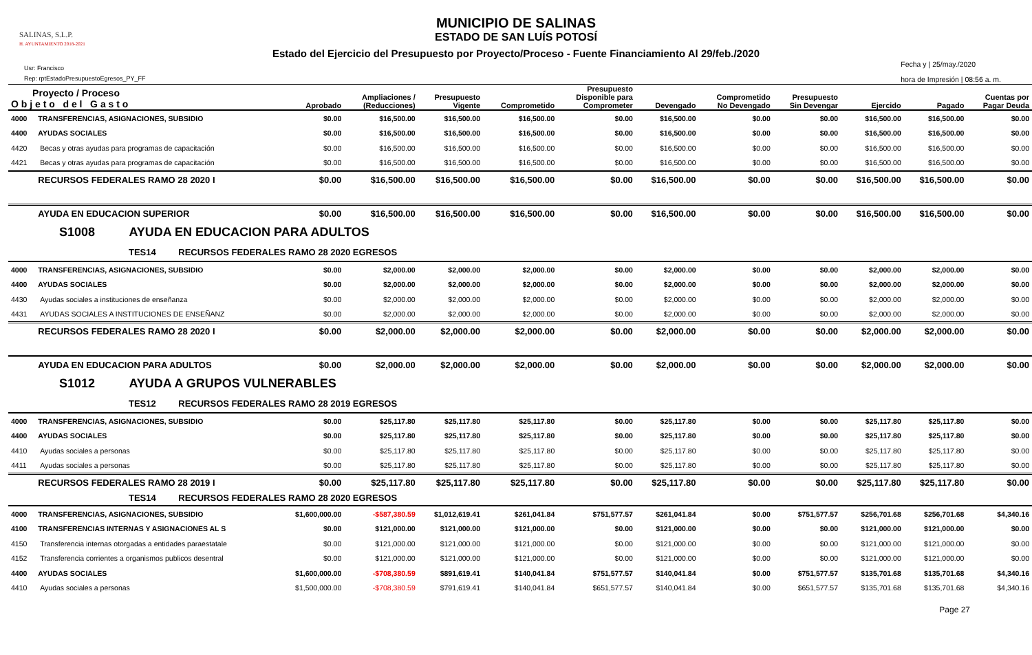MUNICIPIO DE SALINAS
ESTADO DE SAN LUÍS POTOSÍ
Estado del Ejercicio del Presupuesto por Proyecto/Proceso - Fuente Financiamiento Al 29/feb./2020
SALINAS, S.L.P.
H. AYUNTAMIENTO 2018-2021
Usr: Francisco
Rep: rptEstadoPresupuestoEgresos_PY_FF
Fecha y | 25/may./2020
hora de Impresión | 08:56 a. m.
| Proyecto / Proceso O b j e t o d e l G a s t o | | Aprobado | Ampliaciones / (Reducciones) | Presupuesto Vigente | Comprometido | Presupuesto Disponible para Comprometer | Devengado | Comprometido No Devengado | Presupuesto Sin Devengar | Ejercido | Pagado | Cuentas por Pagar Deuda |
| --- | --- | --- | --- | --- | --- | --- | --- | --- | --- | --- | --- | --- |
| 4000 | TRANSFERENCIAS, ASIGNACIONES, SUBSIDIO | $0.00 | $16,500.00 | $16,500.00 | $16,500.00 | $0.00 | $16,500.00 | $0.00 | $0.00 | $16,500.00 | $16,500.00 | $0.00 |
| 4400 | AYUDAS SOCIALES | $0.00 | $16,500.00 | $16,500.00 | $16,500.00 | $0.00 | $16,500.00 | $0.00 | $0.00 | $16,500.00 | $16,500.00 | $0.00 |
| 4420 | Becas y otras ayudas para programas de capacitación | $0.00 | $16,500.00 | $16,500.00 | $16,500.00 | $0.00 | $16,500.00 | $0.00 | $0.00 | $16,500.00 | $16,500.00 | $0.00 |
| 4421 | Becas y otras ayudas para programas de capacitación | $0.00 | $16,500.00 | $16,500.00 | $16,500.00 | $0.00 | $16,500.00 | $0.00 | $0.00 | $16,500.00 | $16,500.00 | $0.00 |
| | RECURSOS FEDERALES RAMO 28 2020 I | $0.00 | $16,500.00 | $16,500.00 | $16,500.00 | $0.00 | $16,500.00 | $0.00 | $0.00 | $16,500.00 | $16,500.00 | $0.00 |
| | AYUDA EN EDUCACION SUPERIOR | $0.00 | $16,500.00 | $16,500.00 | $16,500.00 | $0.00 | $16,500.00 | $0.00 | $0.00 | $16,500.00 | $16,500.00 | $0.00 |
| S1008 AYUDA EN EDUCACION PARA ADULTOS | | | | | | | | | | | | |
| TES14 RECURSOS FEDERALES RAMO 28 2020 EGRESOS | | | | | | | | | | | | |
| 4000 | TRANSFERENCIAS, ASIGNACIONES, SUBSIDIO | $0.00 | $2,000.00 | $2,000.00 | $2,000.00 | $0.00 | $2,000.00 | $0.00 | $0.00 | $2,000.00 | $2,000.00 | $0.00 |
| 4400 | AYUDAS SOCIALES | $0.00 | $2,000.00 | $2,000.00 | $2,000.00 | $0.00 | $2,000.00 | $0.00 | $0.00 | $2,000.00 | $2,000.00 | $0.00 |
| 4430 | Ayudas sociales a instituciones de enseñanza | $0.00 | $2,000.00 | $2,000.00 | $2,000.00 | $0.00 | $2,000.00 | $0.00 | $0.00 | $2,000.00 | $2,000.00 | $0.00 |
| 4431 | AYUDAS SOCIALES A INSTITUCIONES DE ENSEÑANZ | $0.00 | $2,000.00 | $2,000.00 | $2,000.00 | $0.00 | $2,000.00 | $0.00 | $0.00 | $2,000.00 | $2,000.00 | $0.00 |
| | RECURSOS FEDERALES RAMO 28 2020 I | $0.00 | $2,000.00 | $2,000.00 | $2,000.00 | $0.00 | $2,000.00 | $0.00 | $0.00 | $2,000.00 | $2,000.00 | $0.00 |
| | AYUDA EN EDUCACION PARA ADULTOS | $0.00 | $2,000.00 | $2,000.00 | $2,000.00 | $0.00 | $2,000.00 | $0.00 | $0.00 | $2,000.00 | $2,000.00 | $0.00 |
| S1012 AYUDA A GRUPOS VULNERABLES | | | | | | | | | | | | |
| TES12 RECURSOS FEDERALES RAMO 28 2019 EGRESOS | | | | | | | | | | | | |
| 4000 | TRANSFERENCIAS, ASIGNACIONES, SUBSIDIO | $0.00 | $25,117.80 | $25,117.80 | $25,117.80 | $0.00 | $25,117.80 | $0.00 | $0.00 | $25,117.80 | $25,117.80 | $0.00 |
| 4400 | AYUDAS SOCIALES | $0.00 | $25,117.80 | $25,117.80 | $25,117.80 | $0.00 | $25,117.80 | $0.00 | $0.00 | $25,117.80 | $25,117.80 | $0.00 |
| 4410 | Ayudas sociales a personas | $0.00 | $25,117.80 | $25,117.80 | $25,117.80 | $0.00 | $25,117.80 | $0.00 | $0.00 | $25,117.80 | $25,117.80 | $0.00 |
| 4411 | Ayudas sociales a personas | $0.00 | $25,117.80 | $25,117.80 | $25,117.80 | $0.00 | $25,117.80 | $0.00 | $0.00 | $25,117.80 | $25,117.80 | $0.00 |
| | RECURSOS FEDERALES RAMO 28 2019 I | $0.00 | $25,117.80 | $25,117.80 | $25,117.80 | $0.00 | $25,117.80 | $0.00 | $0.00 | $25,117.80 | $25,117.80 | $0.00 |
| TES14 RECURSOS FEDERALES RAMO 28 2020 EGRESOS | | | | | | | | | | | | |
| 4000 | TRANSFERENCIAS, ASIGNACIONES, SUBSIDIO | $1,600,000.00 | -$587,380.59 | $1,012,619.41 | $261,041.84 | $751,577.57 | $261,041.84 | $0.00 | $751,577.57 | $256,701.68 | $256,701.68 | $4,340.16 |
| 4100 | TRANSFERENCIAS INTERNAS Y ASIGNACIONES AL S | $0.00 | $121,000.00 | $121,000.00 | $121,000.00 | $0.00 | $121,000.00 | $0.00 | $0.00 | $121,000.00 | $121,000.00 | $0.00 |
| 4150 | Transferencia internas otorgadas a entidades paraestatale | $0.00 | $121,000.00 | $121,000.00 | $121,000.00 | $0.00 | $121,000.00 | $0.00 | $0.00 | $121,000.00 | $121,000.00 | $0.00 |
| 4152 | Transferencia corrientes a organismos publicos desentral | $0.00 | $121,000.00 | $121,000.00 | $121,000.00 | $0.00 | $121,000.00 | $0.00 | $0.00 | $121,000.00 | $121,000.00 | $0.00 |
| 4400 | AYUDAS SOCIALES | $1,600,000.00 | -$708,380.59 | $891,619.41 | $140,041.84 | $751,577.57 | $140,041.84 | $0.00 | $751,577.57 | $135,701.68 | $135,701.68 | $4,340.16 |
| 4410 | Ayudas sociales a personas | $1,500,000.00 | -$708,380.59 | $791,619.41 | $140,041.84 | $651,577.57 | $140,041.84 | $0.00 | $651,577.57 | $135,701.68 | $135,701.68 | $4,340.16 |
Page 27